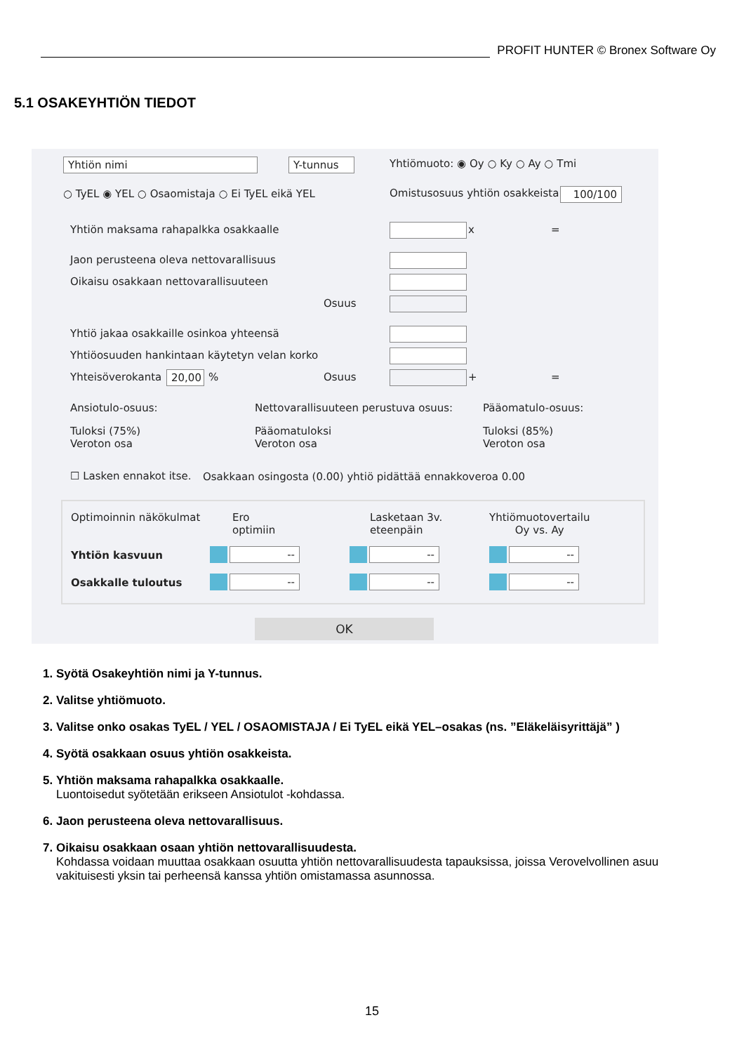PROFIT HUNTER © Bronex Software Oy
5.1 OSAKEYHTIÖN TIEDOT
Yhtiön nimi Y-tunnus Yhtiömuoto: ◉ Oy ○ Ky ○ Ay ○ Tmi
○ TyEL ◉ YEL ○ Osaomistaja ○ Ei TyEL eikä YEL Omistusosuus yhtiön osakkeista 100/100
Yhtiön maksama rahapalkka osakkaalle x =
Jaon perusteena oleva nettovarallisuus
Oikaisu osakkaan nettovarallisuuteen
Osuus
Yhtiö jakaa osakkaille osinkoa yhteensä
Yhtiöosuuden hankintaan käytetyn velan korko
Yhteisöverokanta
20,00
% Osuus + =
Ansiotulo-osuus: Nettovarallisuuteen perustuva osuus: Pääomatulo-osuus:
Tuloksi (75%)
Veroton osa
Pääomatuloksi
Veroton osa
Tuloksi (85%)
Veroton osa
☐ Lasken ennakot itse. Osakkaan osingosta (0.00) yhtiö pidättää ennakkoveroa 0.00
Optimoinnin näkökulmat
Ero
optimiin
Lasketaan 3v.
eteenpäin
Yhtiömuotovertailu
Oy vs. Ay
Yhtiön kasvuun
Osakkalle tuloutus
-- -- --
-- -- --
OK
1. Syötä Osakeyhtiön nimi ja Y-tunnus.
2. Valitse yhtiömuoto.
3. Valitse onko osakas TyEL / YEL / OSAOMISTAJA / Ei TyEL eikä YEL–osakas (ns. ”Eläkeläisyrittäjä” )
4. Syötä osakkaan osuus yhtiön osakkeista.
5. Yhtiön maksama rahapalkka osakkaalle.
Luontoisedut syötetään erikseen Ansiotulot -kohdassa.
6. Jaon perusteena oleva nettovarallisuus.
7. Oikaisu osakkaan osaan yhtiön nettovarallisuudesta.
Kohdassa voidaan muuttaa osakkaan osuutta yhtiön nettovarallisuudesta tapauksissa, joissa Verovelvollinen asuu vakituisesti yksin tai perheensä kanssa yhtiön omistamassa asunnossa.
15